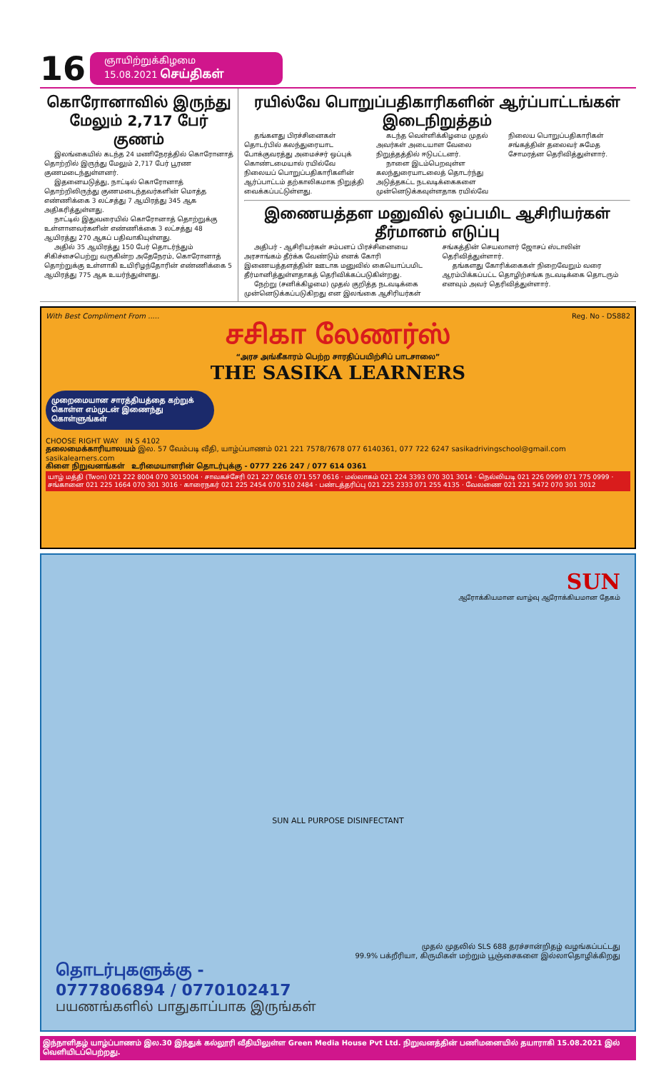16
ஞாயிற்றுக்கிழமை
15.08.2021 செய்திகள்
கொரோனாவில் இருந்து மேலும் 2,717 பேர் குணம்
இலங்கையில் கடந்த 24 மணிநேரத்தில் கொரோனாத் தொற்றில் இருந்து மேலும் 2,717 பேர் பூரண குணமடைந்துள்ளனர்.
இதனையடுத்து, நாட்டில் கொரோனாத் தொற்றிலிருந்து குணமடைந்தவர்களின் மொத்த எண்ணிக்கை 3 லட்சத்து 7 ஆயிரத்து 345 ஆக அதிகரித்துள்ளது.
நாட்டில் இதுவரையில் கொரோனாத் தொற்றுக்கு உள்ளானவர்களின் எண்ணிக்கை 3 லட்சத்து 48 ஆயிரத்து 270 ஆகப் பதிவாகியுள்ளது.
அதில் 35 ஆயிரத்து 150 பேர் தொடர்ந்தும் சிகிச்சைபெற்று வருகின்ற அதேநேரம், கொரோனாத் தொற்றுக்கு உள்ளாகி உயிரிழந்தோரின் எண்ணிக்கை 5 ஆயிரத்து 775 ஆக உயர்ந்துள்ளது.
ரயில்வே பொறுப்பதிகாரிகளின் ஆர்ப்பாட்டங்கள் இடைநிறுத்தம்
தங்களது பிரச்சினைகள் தொடர்பில் கலந்துரையாட போக்குவரத்து அமைச்சர் ஒப்புக் கொண்டமையால் ரயில்வே நிலையப் பொறுப்பதிகாரிகளின் ஆர்ப்பாட்டம் தற்காலிகமாக நிறுத்தி வைக்கப்பட்டுள்ளது.
கடந்த வெள்ளிக்கிழமை முதல் அவர்கள் அடையாள வேலை நிறுத்தத்தில் ஈடுபட்டனர்.
நாளை இடம்பெறவுள்ள கலந்துரையாடலைத் தொடர்ந்து அடுத்தகட்ட நடவடிக்கைகளை முன்னெடுக்கவுள்ளதாக ரயில்வே நிலைய பொறுப்பதிகாரிகள் சங்கத்தின் தலைவர் சுமேத சோமரத்ன தெரிவித்துள்ளார்.
இணையத்தள மனுவில் ஒப்பமிட ஆசிரியர்கள் தீர்மானம் எடுப்பு
அதிபர் - ஆசிரியர்கள் சம்பளப் பிரச்சினையை அரசாங்கம் தீர்க்க வேண்டும் எனக் கோரி இணையத்தளத்தின் ஊடாக மனுவில் கையொப்பமிட தீர்மானித்துள்ளதாகத் தெரிவிக்கப்படுகின்றது.
நேற்று (சனிக்கிழமை) முதல் குறித்த நடவடிக்கை முன்னெடுக்கப்படுகிறது என இலங்கை ஆசிரியர்கள் சங்கத்தின் செயலாளர் ஜோசப் ஸ்டாலின் தெரிவித்துள்ளார்.
தங்களது கோரிக்கைகள் நிறைவேறும் வரை ஆரம்பிக்கப்பட்ட தொழிற்சங்க நடவடிக்கை தொடரும் எனவும் அவர் தெரிவித்துள்ளார்.
With Best Compliment From ..... Reg. No - DS882
சசிகா லேணர்ஸ்
“அரச அங்கீகாரம் பெற்ற சாரதிப்பயிற்சிப் பாடசாலை”
THE SASIKA LEARNERS
முறைமையான சாரத்தியத்தை கற்றுக் கொள்ள எம்முடன் இணைந்து கொள்ளுங்கள்
CHOOSE RIGHT WAY IN S 4102
தலைமைக்காரியாலயம் இல. 57 வேம்படி வீதி, யாழ்ப்பாணம் 021 221 7578/7678 077 6140361, 077 722 6247 sasikadrivingschool@gmail.com sasikalearners.com
கிளை நிறுவனங்கள் உரிமையாளரின் தொடர்புக்கு - 0777 226 247 / 077 614 0361
யாழ் மத்தி (Twon) 021 222 8004 070 3015004 · சாவகச்சேரி 021 227 0616 071 557 0616 · மல்லாகம் 021 224 3393 070 301 3014 · நெல்லியடி 021 226 0999 071 775 0999 · சங்கானை 021 225 1664 070 301 3016 · காரைநகர் 021 225 2454 070 510 2484 · பண்டத்தரிப்பு 021 225 2333 071 255 4135 · வேலணை 021 221 5472 070 301 3012
SUN
ஆரோக்கியமான வாழ்வு ஆரோக்கியமான தேகம்
SUN ALL PURPOSE DISINFECTANT
முதல் முதலில் SLS 688 தரச்சான்றிதழ் வழங்கப்பட்டது
99.9% பக்றீரியா, கிருமிகள் மற்றும் பூஞ்சைகளை இல்லாதொழிக்கிறது
தொடர்புகளுக்கு -
0777806894 / 0770102417
பயணங்களில் பாதுகாப்பாக இருங்கள்
இந்நாளிதழ் யாழ்ப்பாணம் இல.30 இந்துக் கல்லூரி வீதியிலுள்ள Green Media House Pvt Ltd. நிறுவனத்தின் பணிமனையில் தயாராகி 15.08.2021 இல் வெளியிடப்பெற்றது.